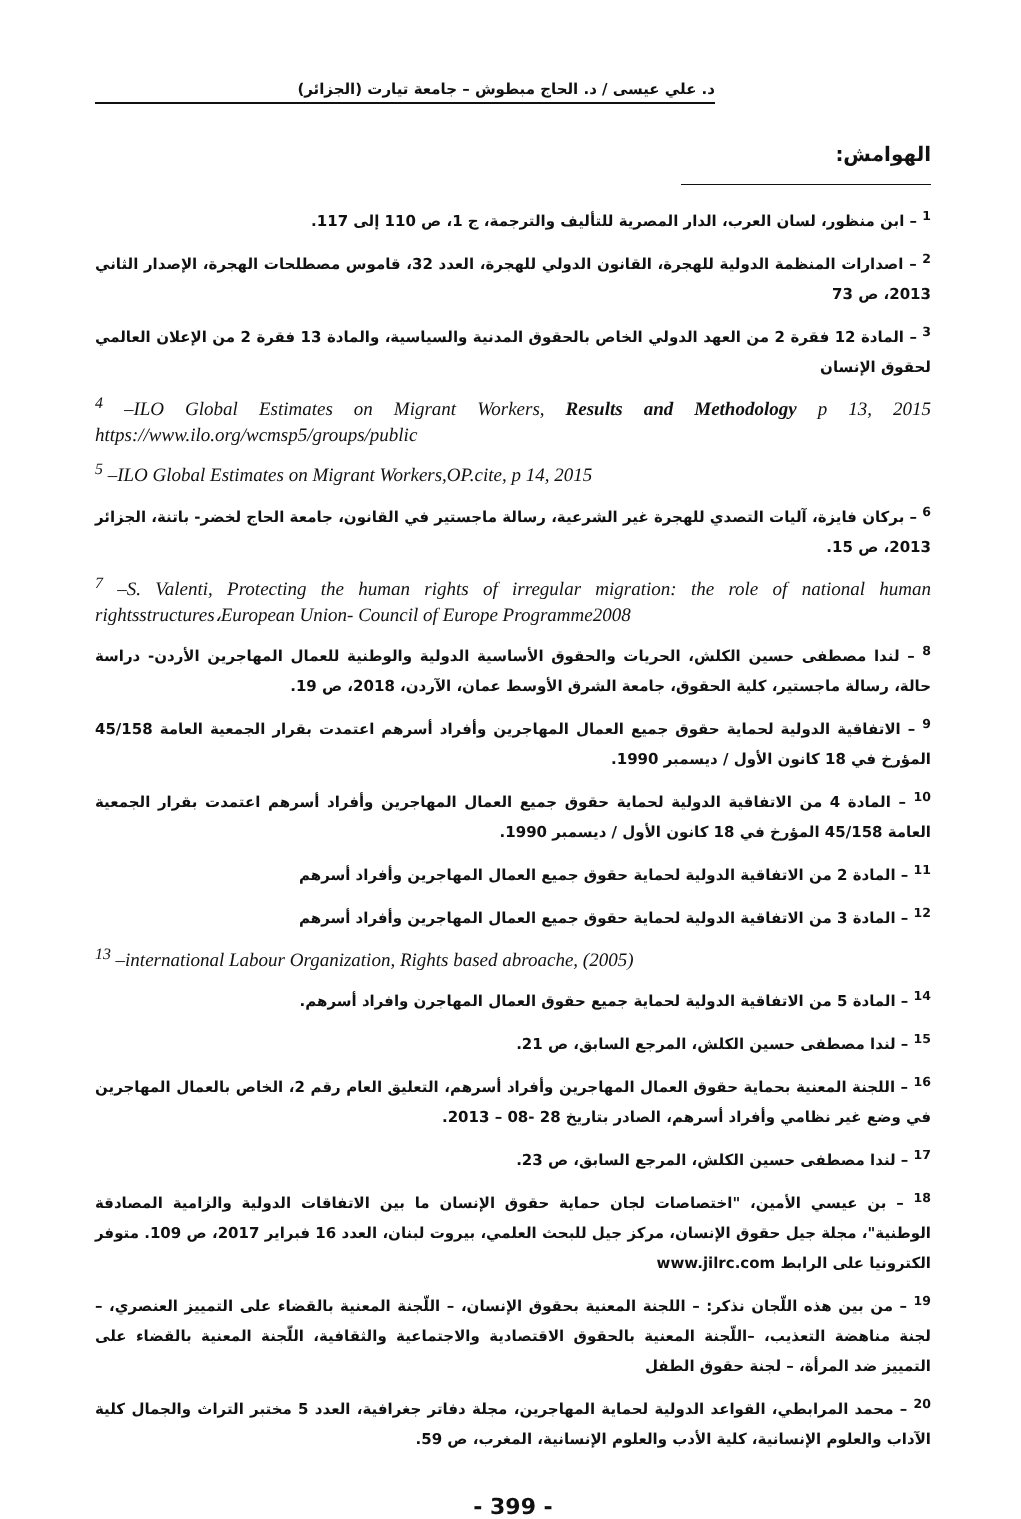د. علي عيسى / د. الحاج مبطوش – جامعة تيارت (الجزائر)
الهوامش:
<sup>1</sup> – ابن منظور، لسان العرب، الدار المصرية للتأليف والترجمة، ج 1، ص 110 إلى 117.
<sup>2</sup> – اصدارات المنظمة الدولية للهجرة، القانون الدولي للهجرة، العدد 32، قاموس مصطلحات الهجرة، الإصدار الثاني 2013، ص 73
<sup>3</sup> – المادة 12 فقرة 2 من العهد الدولي الخاص بالحقوق المدنية والسياسية، والمادة 13 فقرة 2 من الإعلان العالمي لحقوق الإنسان
<sup>4</sup> –ILO Global Estimates on Migrant Workers, Results and Methodology p 13, 2015 https://www.ilo.org/wcmsp5/groups/public
<sup>5</sup> –ILO Global Estimates on Migrant Workers,OP.cite, p 14, 2015
<sup>6</sup> – بركان فايزة، آليات التصدي للهجرة غير الشرعية، رسالة ماجستير في القانون، جامعة الحاج لخضر- باتنة، الجزائر 2013، ص 15.
<sup>7</sup> –S. Valenti, Protecting the human rights of irregular migration: the role of national human rightsstructures،European Union- Council of Europe Programme2008
<sup>8</sup> – لندا مصطفى حسين الكلش، الحريات والحقوق الأساسية الدولية والوطنية للعمال المهاجرين الأردن- دراسة حالة، رسالة ماجستير، كلية الحقوق، جامعة الشرق الأوسط عمان، الآردن، 2018، ص 19.
<sup>9</sup> – الاتفاقية الدولية لحماية حقوق جميع العمال المهاجرين وأفراد أسرهم اعتمدت بقرار الجمعية العامة 45/158 المؤرخ في 18 كانون الأول / ديسمبر 1990.
<sup>10</sup> – المادة 4 من الاتفاقية الدولية لحماية حقوق جميع العمال المهاجرين وأفراد أسرهم اعتمدت بقرار الجمعية العامة 45/158 المؤرخ في 18 كانون الأول / ديسمبر 1990.
<sup>11</sup> – المادة 2 من الاتفاقية الدولية لحماية حقوق جميع العمال المهاجرين وأفراد أسرهم
<sup>12</sup> – المادة 3 من الاتفاقية الدولية لحماية حقوق جميع العمال المهاجرين وأفراد أسرهم
<sup>13</sup> –international Labour Organization, Rights based abroache, (2005)
<sup>14</sup> – المادة 5 من الاتفاقية الدولية لحماية جميع حقوق العمال المهاجرن وافراد أسرهم.
<sup>15</sup> – لندا مصطفى حسين الكلش، المرجع السابق، ص 21.
<sup>16</sup> – اللجنة المعنية بحماية حقوق العمال المهاجرين وأفراد أسرهم، التعليق العام رقم 2، الخاص بالعمال المهاجرين في وضع غير نظامي وأفراد أسرهم، الصادر بتاريخ 28 -08 – 2013.
<sup>17</sup> – لندا مصطفى حسين الكلش، المرجع السابق، ص 23.
<sup>18</sup> – بن عيسي الأمين، "اختصاصات لجان حماية حقوق الإنسان ما بين الاتفاقات الدولية والزامية المصادقة الوطنية"، مجلة جيل حقوق الإنسان، مركز جيل للبحث العلمي، بيروت لبنان، العدد 16 فبراير 2017، ص 109. متوفر الكترونيا على الرابط www.jilrc.com
<sup>19</sup> – من بين هذه اللّجان نذكر: – اللجنة المعنية بحقوق الإنسان، – اللّجنة المعنية بالقضاء على التمييز العنصري، – لجنة مناهضة التعذيب، –اللّجنة المعنية بالحقوق الاقتصادية والاجتماعية والثقافية، اللّجنة المعنية بالقضاء على التمييز ضد المرأة، – لجنة حقوق الطفل
<sup>20</sup> – محمد المرابطي، القواعد الدولية لحماية المهاجرين، مجلة دفاتر جغرافية، العدد 5 مختبر التراث والجمال كلية الآداب والعلوم الإنسانية، كلية الأدب والعلوم الإنسانية، المغرب، ص 59.
- 399 -